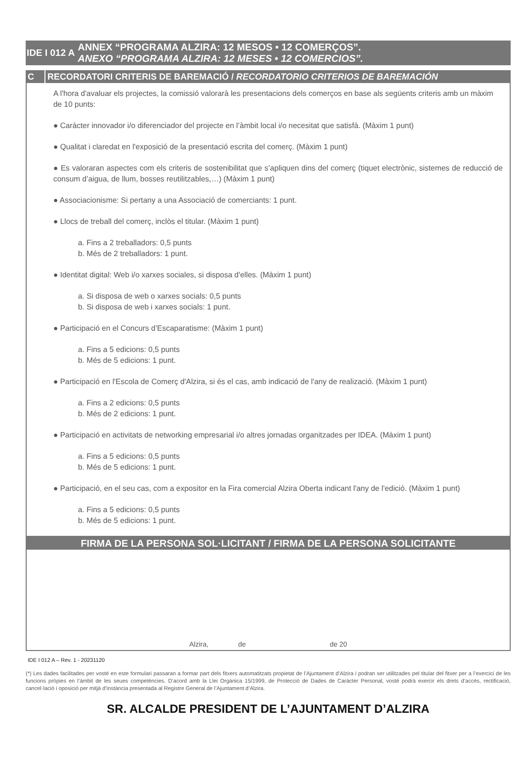IDE I 012 A
ANNEX “PROGRAMA ALZIRA: 12 MESOS • 12 COMERÇOS”.
ANEXO “PROGRAMA ALZIRA: 12 MESES • 12 COMERCIOS”.
C
RECORDATORI CRITERIS DE BAREMACIÓ / RECORDATORIO CRITERIOS DE BAREMACIÓN
A l'hora d'avaluar els projectes, la comissió valorarà les presentacions dels comerços en base als següents criteris amb un màxim de 10 punts:
● Caràcter innovador i/o diferenciador del projecte en l’àmbit local i/o necesitat que satisfà. (Màxim 1 punt)
● Qualitat i claredat en l'exposició de la presentació escrita del comerç. (Màxim 1 punt)
● Es valoraran aspectes com els criteris de sostenibilitat que s’apliquen dins del comerç (tiquet electrònic, sistemes de reducció de consum d’aigua, de llum, bosses reutilitzables,…) (Màxim 1 punt)
● Associacionisme: Si pertany a una Associació de comerciants: 1 punt.
● Llocs de treball del comerç, inclòs el titular. (Màxim 1 punt)
a. Fins a 2 treballadors: 0,5 punts
b. Més de 2 treballadors: 1 punt.
● Identitat digital: Web i/o xarxes sociales, si disposa d'elles. (Màxim 1 punt)
a. Si disposa de web o xarxes socials: 0,5 punts
b. Si disposa de web i xarxes socials: 1 punt.
● Participació en el Concurs d’Escaparatisme: (Màxim 1 punt)
a. Fins a 5 edicions: 0,5 punts
b. Més de 5 edicions: 1 punt.
● Participació en l'Escola de Comerç d'Alzira, si és el cas, amb indicació de l'any de realizació. (Màxim 1 punt)
a. Fins a 2 edicions: 0,5 punts
b. Més de 2 edicions: 1 punt.
● Participació en activitats de networking empresarial i/o altres jornadas organitzades per IDEA. (Màxim 1 punt)
a. Fins a 5 edicions: 0,5 punts
b. Més de 5 edicions: 1 punt.
● Participació, en el seu cas, com a expositor en la Fira comercial Alzira Oberta indicant l'any de l'edició. (Màxim 1 punt)
a. Fins a 5 edicions: 0,5 punts
b. Més de 5 edicions: 1 punt.
FIRMA DE LA PERSONA SOL·LICITANT / FIRMA DE LA PERSONA SOLICITANTE
Alzira, de de 20
IDE I 012 A – Rev. 1 - 20231120
(*) Les dades facilitades per vosté en este formulari passaran a formar part dels fitxers automatitzats propietat de l’Ajuntament d’Alzira i podran ser utilitzades pel titular del fitxer per a l’exercici de les funcions pròpies en l’àmbit de les seues competències. D’acord amb la Llei Orgànica 15/1999, de Protecció de Dades de Caràcter Personal, vosté podrà exercir els drets d’accés, rectificació, cancel·lació i oposició per mitjà d’instància presentada al Registre General de l’Ajuntament d’Alzira.
SR. ALCALDE PRESIDENT DE L’AJUNTAMENT D’ALZIRA